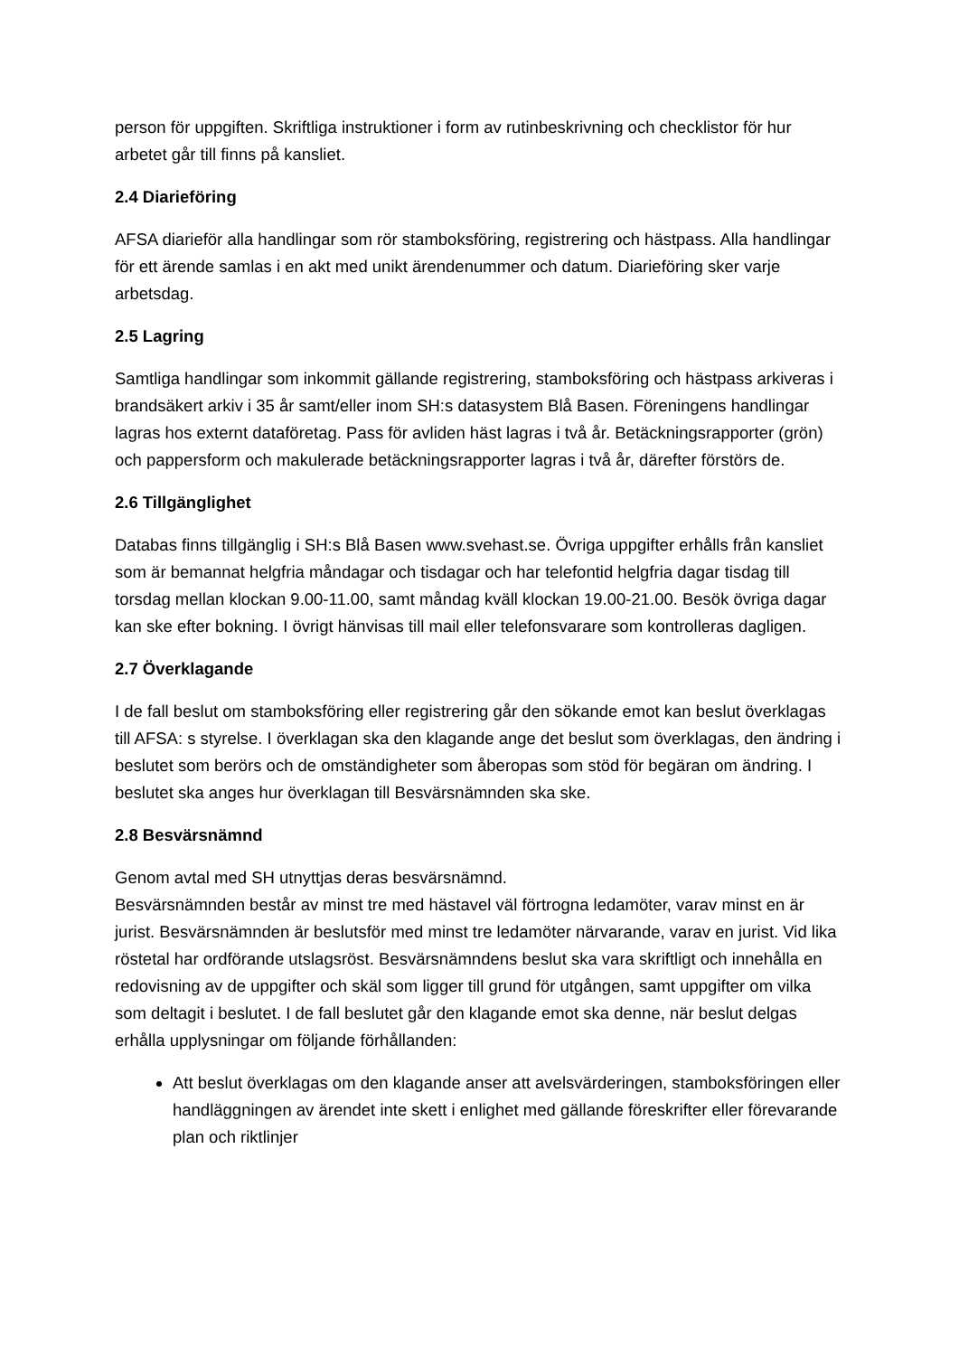person för uppgiften. Skriftliga instruktioner i form av rutinbeskrivning och checklistor för hur arbetet går till finns på kansliet.
2.4 Diarieföring
AFSA diarieför alla handlingar som rör stamboksföring, registrering och hästpass. Alla handlingar för ett ärende samlas i en akt med unikt ärendenummer och datum. Diarieföring sker varje arbetsdag.
2.5 Lagring
Samtliga handlingar som inkommit gällande registrering, stamboksföring och hästpass arkiveras i brandsäkert arkiv i 35 år samt/eller inom SH:s datasystem Blå Basen. Föreningens handlingar lagras hos externt dataföretag. Pass för avliden häst lagras i två år. Betäckningsrapporter (grön) och pappersform och makulerade betäckningsrapporter lagras i två år, därefter förstörs de.
2.6 Tillgänglighet
Databas finns tillgänglig i SH:s Blå Basen www.svehast.se. Övriga uppgifter erhålls från kansliet som är bemannat helgfria måndagar och tisdagar och har telefontid helgfria dagar tisdag till torsdag mellan klockan 9.00-11.00, samt måndag kväll klockan 19.00-21.00. Besök övriga dagar kan ske efter bokning. I övrigt hänvisas till mail eller telefonsvarare som kontrolleras dagligen.
2.7 Överklagande
I de fall beslut om stamboksföring eller registrering går den sökande emot kan beslut överklagas till AFSA: s styrelse. I överklagan ska den klagande ange det beslut som överklagas, den ändring i beslutet som berörs och de omständigheter som åberopas som stöd för begäran om ändring. I beslutet ska anges hur överklagan till Besvärsnämnden ska ske.
2.8 Besvärsnämnd
Genom avtal med SH utnyttjas deras besvärsnämnd.
Besvärsnämnden består av minst tre med hästavel väl förtrogna ledamöter, varav minst en är jurist. Besvärsnämnden är beslutsför med minst tre ledamöter närvarande, varav en jurist. Vid lika röstetal har ordförande utslagsröst. Besvärsnämndens beslut ska vara skriftligt och innehålla en redovisning av de uppgifter och skäl som ligger till grund för utgången, samt uppgifter om vilka som deltagit i beslutet. I de fall beslutet går den klagande emot ska denne, när beslut delgas erhålla upplysningar om följande förhållanden:
Att beslut överklagas om den klagande anser att avelsvärderingen, stamboksföringen eller handläggningen av ärendet inte skett i enlighet med gällande föreskrifter eller förevarande plan och riktlinjer